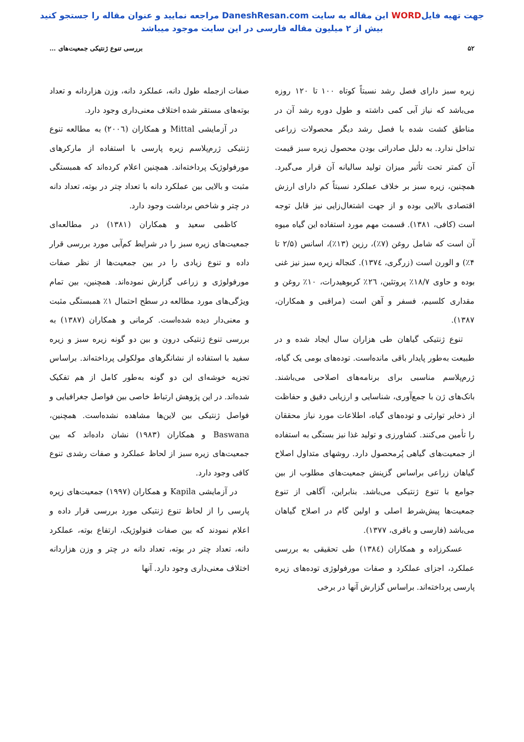جهت تهیه فایلWORD این مقاله به سایت DaneshResan.com مراجعه نمایید و عنوان مقاله را جستجو کنید
بیش از ۲ میلیون مقاله فارسی در این سایت موجود میباشد
۵۲ بررسی تنوع ژنتیکی جمعیت‌های …
زیره سبز دارای فصل رشد نسبتاً کوتاه ۱۰۰ تا ۱۲۰ روزه می‌باشد که نیاز آبی کمی داشته و طول دوره رشد آن در مناطق کشت شده با فصل رشد دیگر محصولات زراعی تداخل ندارد. به دلیل صادراتی بودن محصول زیره سبز قیمت آن کمتر تحت تأثیر میزان تولید سالیانه آن قرار می‌گیرد. همچنین، زیره سبز بر خلاف عملکرد نسبتاً کم دارای ارزش اقتصادی بالایی بوده و از جهت اشتغال‌زایی نیز قابل توجه است (کافی، ۱۳۸۱). قسمت مهم مورد استفاده این گیاه میوه آن است که شامل روغن (۷٪)، رزین (۱۳٪)، اسانس (۲/۵ تا ۴٪) و الورن است (زرگری، ۱۳۷٤). کنجاله زیره سبز نیز غنی بوده و حاوی ۱۸/۷٪ پروتئین، ۲٦٪ کربوهیدرات، ۱۰٪ روغن و مقداری کلسیم، فسفر و آهن است (مراقبی و همکاران، ۱۳۸۷).
تنوع ژنتیکی گیاهان طی هزاران سال ایجاد شده و در طبیعت به‌طور پایدار باقی مانده‌است. توده‌های بومی یک گیاه، ژرم‌پلاسم مناسبی برای برنامه‌های اصلاحی می‌باشند. بانک‌های ژن با جمع‌آوری، شناسایی و ارزیابی دقیق و حفاظت از ذخایر توارثی و توده‌های گیاه، اطلاعات مورد نیاز محققان را تأمین می‌کنند. کشاورزی و تولید غذا نیز بستگی به استفاده از جمعیت‌های گیاهی پُرمحصول دارد. روشهای متداول اصلاح گیاهان زراعی براساس گزینش جمعیت‌های مطلوب از بین جوامع با تنوع ژنتیکی می‌باشد. بنابراین، آگاهی از تنوع جمعیت‌ها پیش‌شرط اصلی و اولین گام در اصلاح گیاهان می‌باشد (فارسی و باقری، ۱۳۷۷).
عسکرزاده و همکاران (۱۳۸٤) طی تحقیقی به بررسی عملکرد، اجزای عملکرد و صفات مورفولوژی توده‌های زیره پارسی پرداخته‌اند. براساس گزارش آنها در برخی
صفات ازجمله طول دانه، عملکرد دانه، وزن هزاردانه و تعداد بوته‌های مستقر شده اختلاف معنی‌داری وجود دارد.
در آزمایشی Mittal و همکاران (۲۰۰٦) به مطالعه تنوع ژنتیکی ژرم‌پلاسم زیره پارسی با استفاده از مارکرهای مورفولوژیک پرداخته‌اند. همچنین اعلام کرده‌اند که همبستگی مثبت و بالایی بین عملکرد دانه با تعداد چتر در بوته، تعداد دانه در چتر و شاخص برداشت وجود دارد.
کاظمی سعید و همکاران (۱۳۸۱) در مطالعه‌ای جمعیت‌های زیره سبز را در شرایط کم‌آبی مورد بررسی قرار داده و تنوع زیادی را در بین جمعیت‌ها از نظر صفات مورفولوژی و زراعی گزارش نموده‌اند. همچنین، بین تمام ویژگی‌های مورد مطالعه در سطح احتمال ۱٪ همبستگی مثبت و معنی‌دار دیده شده‌است. کرمانی و همکاران (۱۳۸۷) به بررسی تنوع ژنتیکی درون و بین دو گونه زیره سبز و زیره سفید با استفاده از نشانگرهای مولکولی پرداخته‌اند. براساس تجزیه خوشه‌ای این دو گونه به‌طور کامل از هم تفکیک شده‌اند. در این پژوهش ارتباط خاصی بین فواصل جغرافیایی و فواصل ژنتیکی بین لاین‌ها مشاهده نشده‌است. همچنین، Baswana و همکاران (۱۹۸۳) نشان داده‌اند که بین جمعیت‌های زیره سبز از لحاظ عملکرد و صفات رشدی تنوع کافی وجود دارد.
در آزمایشی Kapila و همکاران (۱۹۹۷) جمعیت‌های زیره پارسی را از لحاظ تنوع ژنتیکی مورد بررسی قرار داده و اعلام نمودند که بین صفات فنولوژیک، ارتفاع بوته، عملکرد دانه، تعداد چتر در بوته، تعداد دانه در چتر و وزن هزاردانه اختلاف معنی‌داری وجود دارد. آنها